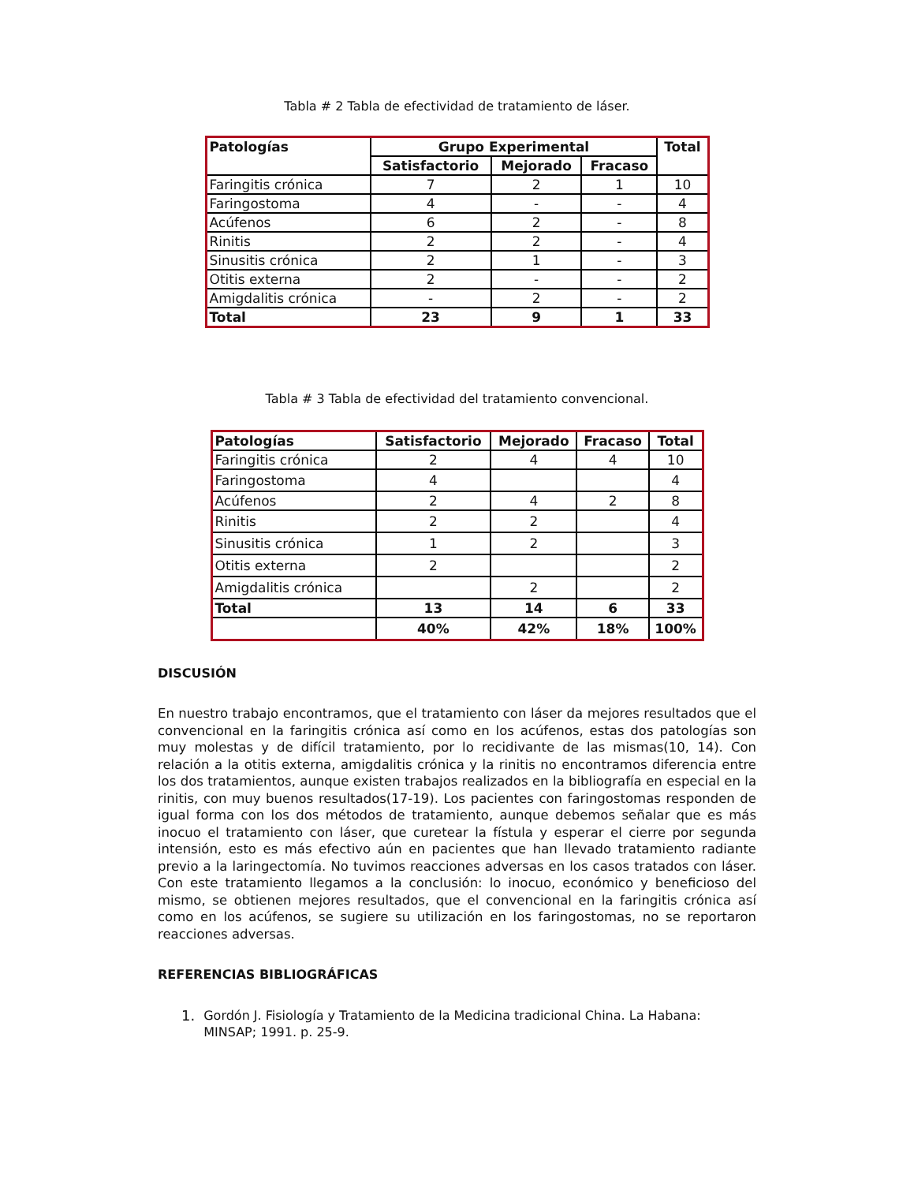Tabla # 2 Tabla de efectividad de tratamiento de láser.
| Patologías | Grupo Experimental | | | Total |
| --- | --- | --- | --- | --- |
| | Satisfactorio | Mejorado | Fracaso | |
| Faringitis crónica | 7 | 2 | 1 | 10 |
| Faringostoma | 4 | - | - | 4 |
| Acúfenos | 6 | 2 | - | 8 |
| Rinitis | 2 | 2 | - | 4 |
| Sinusitis crónica | 2 | 1 | - | 3 |
| Otitis externa | 2 | - | - | 2 |
| Amigdalitis crónica | - | 2 | - | 2 |
| Total | 23 | 9 | 1 | 33 |
Tabla # 3 Tabla de efectividad del tratamiento convencional.
| Patologías | Satisfactorio | Mejorado | Fracaso | Total |
| --- | --- | --- | --- | --- |
| Faringitis crónica | 2 | 4 | 4 | 10 |
| Faringostoma | 4 | | | 4 |
| Acúfenos | 2 | 4 | 2 | 8 |
| Rinitis | 2 | 2 | | 4 |
| Sinusitis crónica | 1 | 2 | | 3 |
| Otitis externa | 2 | | | 2 |
| Amigdalitis crónica | | 2 | | 2 |
| Total | 13 | 14 | 6 | 33 |
| | 40% | 42% | 18% | 100% |
DISCUSIÓN
En nuestro trabajo encontramos, que el tratamiento con láser da mejores resultados que el convencional en la faringitis crónica así como en los acúfenos, estas dos patologías son muy molestas y de difícil tratamiento, por lo recidivante de las mismas(10, 14). Con relación a la otitis externa, amigdalitis crónica y la rinitis no encontramos diferencia entre los dos tratamientos, aunque existen trabajos realizados en la bibliografía en especial en la rinitis, con muy buenos resultados(17-19). Los pacientes con faringostomas responden de igual forma con los dos métodos de tratamiento, aunque debemos señalar que es más inocuo el tratamiento con láser, que curetear la fístula y esperar el cierre por segunda intensión, esto es más efectivo aún en pacientes que han llevado tratamiento radiante previo a la laringectomía. No tuvimos reacciones adversas en los casos tratados con láser. Con este tratamiento llegamos a la conclusión: lo inocuo, económico y beneficioso del mismo, se obtienen mejores resultados, que el convencional en la faringitis crónica así como en los acúfenos, se sugiere su utilización en los faringostomas, no se reportaron reacciones adversas.
REFERENCIAS BIBLIOGRÁFICAS
1. Gordón J. Fisiología y Tratamiento de la Medicina tradicional China. La Habana: MINSAP; 1991. p. 25-9.